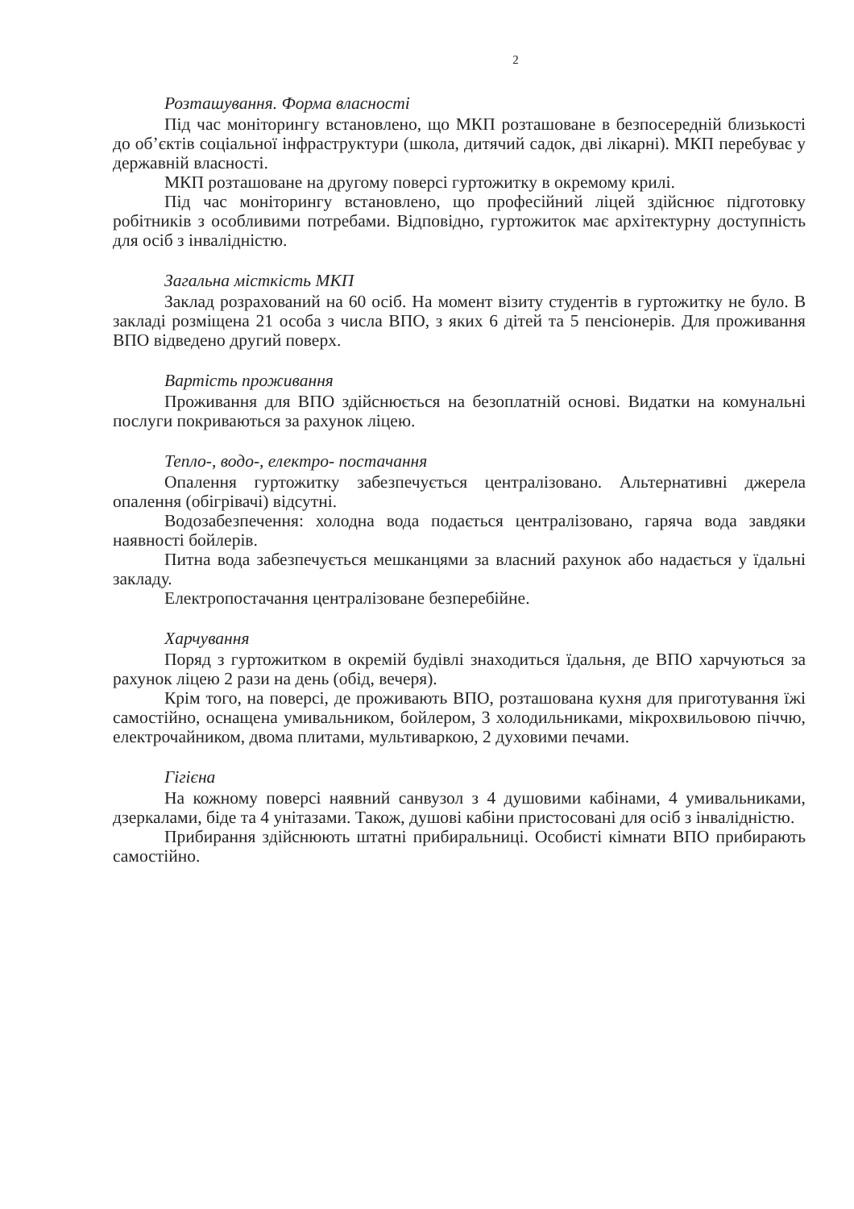2
Розташування. Форма власності
Під час моніторингу встановлено, що МКП розташоване в безпосередній близькості до об’єктів соціальної інфраструктури (школа, дитячий садок, дві лікарні). МКП перебуває у державній власності.
МКП розташоване на другому поверсі гуртожитку в окремому крилі.
Під час моніторингу встановлено, що професійний ліцей здійснює підготовку робітників з особливими потребами. Відповідно, гуртожиток має архітектурну доступність для осіб з інвалідністю.
Загальна місткість МКП
Заклад розрахований на 60 осіб. На момент візиту студентів в гуртожитку не було. В закладі розміщена 21 особа з числа ВПО, з яких 6 дітей та 5 пенсіонерів. Для проживання ВПО відведено другий поверх.
Вартість проживання
Проживання для ВПО здійснюється на безоплатній основі. Видатки на комунальні послуги покриваються за рахунок ліцею.
Тепло-, водо-, електро- постачання
Опалення гуртожитку забезпечується централізовано. Альтернативні джерела опалення (обігрівачі) відсутні.
Водозабезпечення: холодна вода подається централізовано, гаряча вода завдяки наявності бойлерів.
Питна вода забезпечується мешканцями за власний рахунок або надається у їдальні закладу.
Електропостачання централізоване безперебійне.
Харчування
Поряд з гуртожитком в окремій будівлі знаходиться їдальня, де ВПО харчуються за рахунок ліцею 2 рази на день (обід, вечеря).
Крім того, на поверсі, де проживають ВПО, розташована кухня для приготування їжі самостійно, оснащена умивальником, бойлером, 3 холодильниками, мікрохвильовою піччю, електрочайником, двома плитами, мультиваркою, 2 духовими печами.
Гігієна
На кожному поверсі наявний санвузол з 4 душовими кабінами, 4 умивальниками, дзеркалами, біде та 4 унітазами. Також, душові кабіни пристосовані для осіб з інвалідністю.
Прибирання здійснюють штатні прибиральниці. Особисті кімнати ВПО прибирають самостійно.